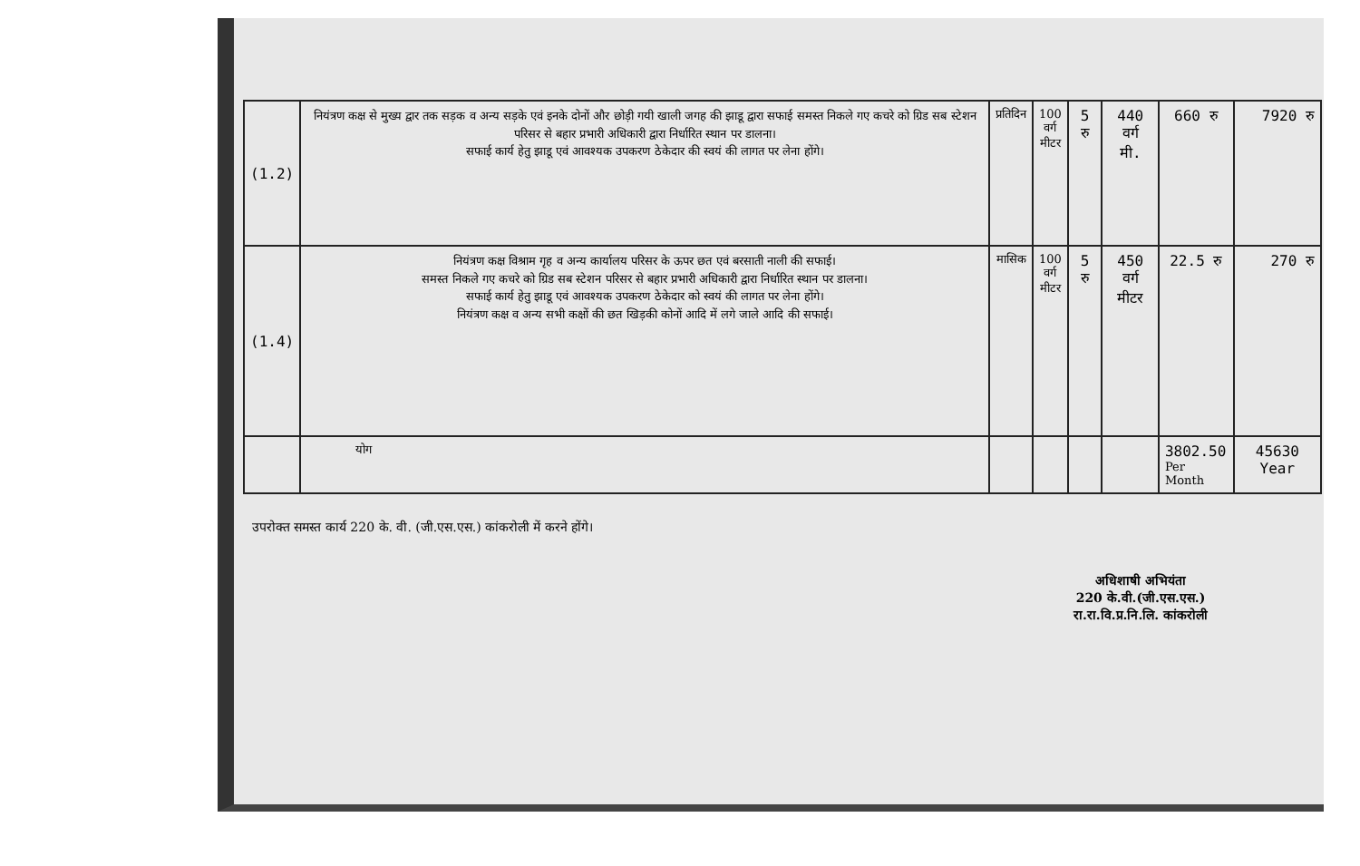| (1.2) | नियंत्रण कक्ष से मुख्य द्वार तक सड़क व अन्य सड़के एवं इनके दोनों और छोड़ी गयी खाली जगह की झाडू द्वारा सफाई समस्त निकले गए कचरे को ग्रिड सब स्टेशन परिसर से बहार प्रभारी अधिकारी द्वारा निर्धारित स्थान पर डालना। सफाई कार्य हेतु झाडू एवं आवश्यक उपकरण ठेकेदार की स्वयं की लागत पर लेना होंगे। | प्रतिदिन | 100 वर्ग मीटर | 5 रु | 440 वर्ग मी. | 660 रु | 7920 रु |
| (1.4) | नियंत्रण कक्ष विश्राम गृह व अन्य कार्यालय परिसर के ऊपर छत एवं बरसाती नाली की सफाई। समस्त निकले गए कचरे को ग्रिड सब स्टेशन परिसर से बहार प्रभारी अधिकारी द्वारा निर्धारित स्थान पर डालना। सफाई कार्य हेतु झाडू एवं आवश्यक उपकरण ठेकेदार को स्वयं की लागत पर लेना होंगे। नियंत्रण कक्ष व अन्य सभी कक्षों की छत खिड़की कोनों आदि में लगे जाले आदि की सफाई। | मासिक | 100 वर्ग मीटर | 5 रु | 450 वर्ग मीटर | 22.5 रु | 270 रु |
| | योग | | | | | 3802.50 Per Month | 45630 Year |
उपरोक्त समस्त कार्य 220 के. वी. (जी.एस.एस.) कांकरोली में करने होंगे।
अधिशाषी अभियंता
220 के.वी.(जी.एस.एस.)
रा.रा.वि.प्र.नि.लि. कांकरोली